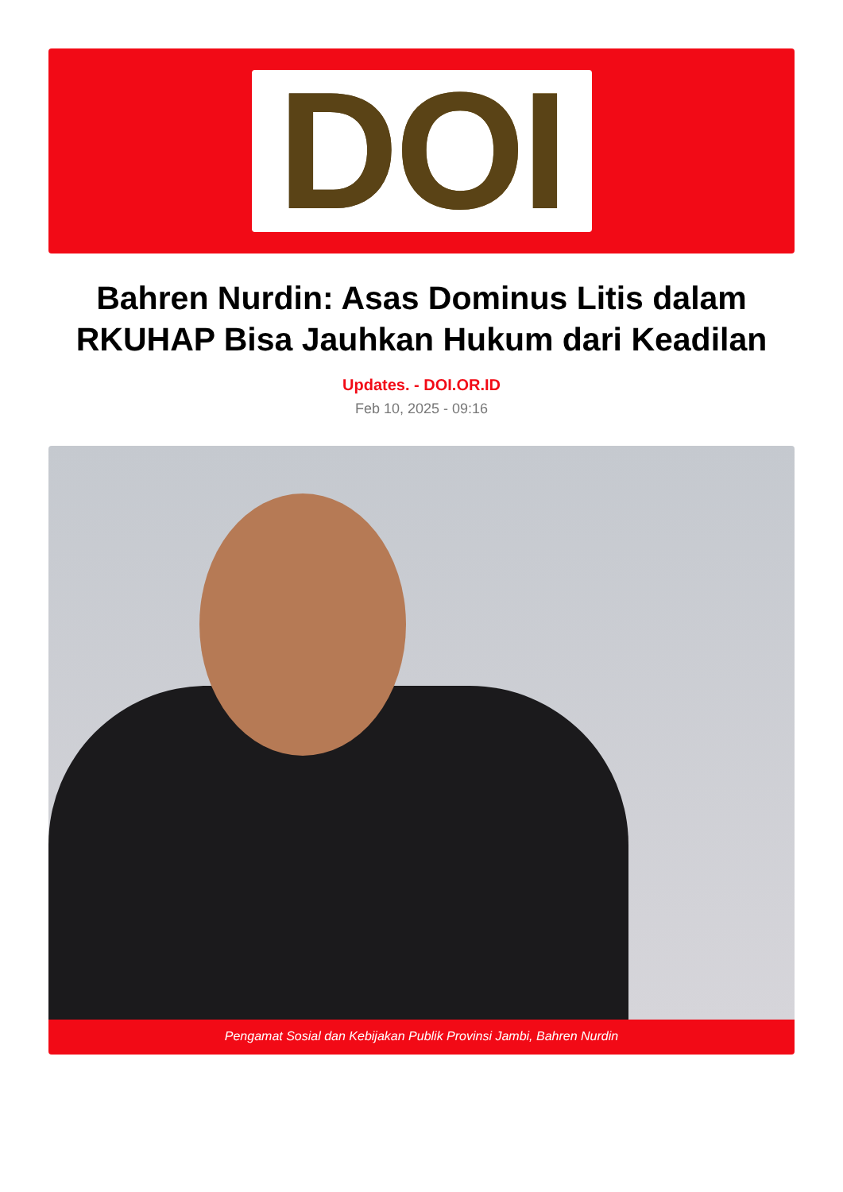DOI
Bahren Nurdin: Asas Dominus Litis dalam RKUHAP Bisa Jauhkan Hukum dari Keadilan
Updates. - DOI.OR.ID
Feb 10, 2025 - 09:16
Pengamat Sosial dan Kebijakan Publik Provinsi Jambi, Bahren Nurdin